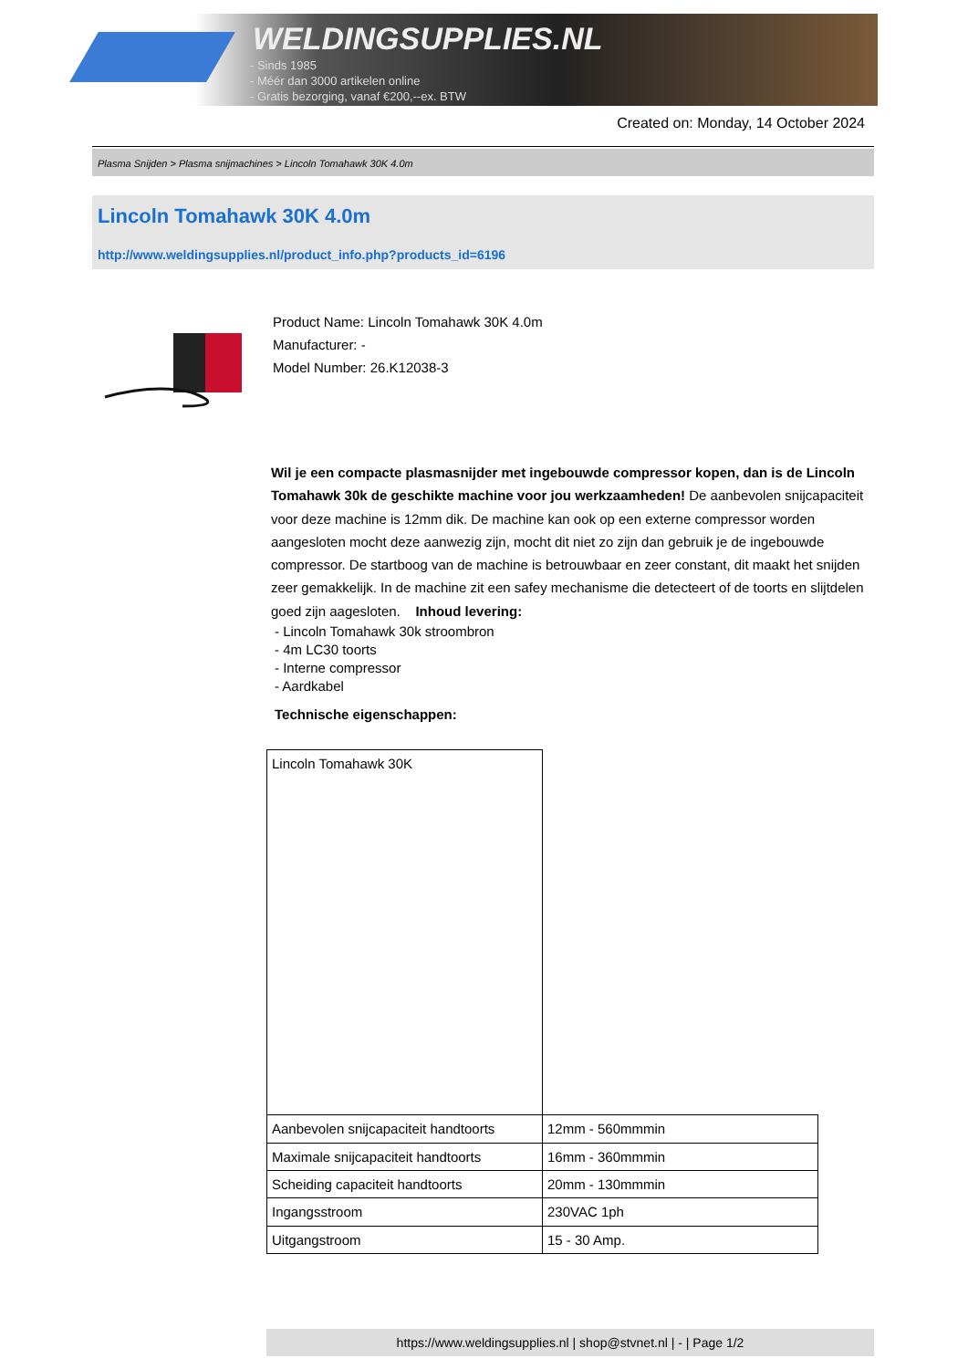WELDINGSUPPLIES.NL
- Sinds 1985
- Méér dan 3000 artikelen online
- Gratis bezorging, vanaf €200,--ex. BTW
Created on: Monday, 14 October 2024
Plasma Snijden > Plasma snijmachines > Lincoln Tomahawk 30K 4.0m
Lincoln Tomahawk 30K 4.0m
http://www.weldingsupplies.nl/product_info.php?products_id=6196
Product Name: Lincoln Tomahawk 30K 4.0m
Manufacturer: -
Model Number: 26.K12038-3
Wil je een compacte plasmasnijder met ingebouwde compressor kopen, dan is de Lincoln Tomahawk 30k de geschikte machine voor jou werkzaamheden! De aanbevolen snijcapaciteit voor deze machine is 12mm dik. De machine kan ook op een externe compressor worden aangesloten mocht deze aanwezig zijn, mocht dit niet zo zijn dan gebruik je de ingebouwde compressor. De startboog van de machine is betrouwbaar en zeer constant, dit maakt het snijden zeer gemakkelijk. In de machine zit een safey mechanisme die detecteert of de toorts en slijtdelen goed zijn aagesloten. Inhoud levering:
- Lincoln Tomahawk 30k stroombron
- 4m LC30 toorts
- Interne compressor
- Aardkabel
Technische eigenschappen:
| Lincoln Tomahawk 30K | |
| Aanbevolen snijcapaciteit handtoorts | 12mm - 560mmmin |
| Maximale snijcapaciteit handtoorts | 16mm - 360mmmin |
| Scheiding capaciteit handtoorts | 20mm - 130mmmin |
| Ingangsstroom | 230VAC 1ph |
| Uitgangstroom | 15 - 30 Amp. |
https://www.weldingsupplies.nl | shop@stvnet.nl | - | Page 1/2